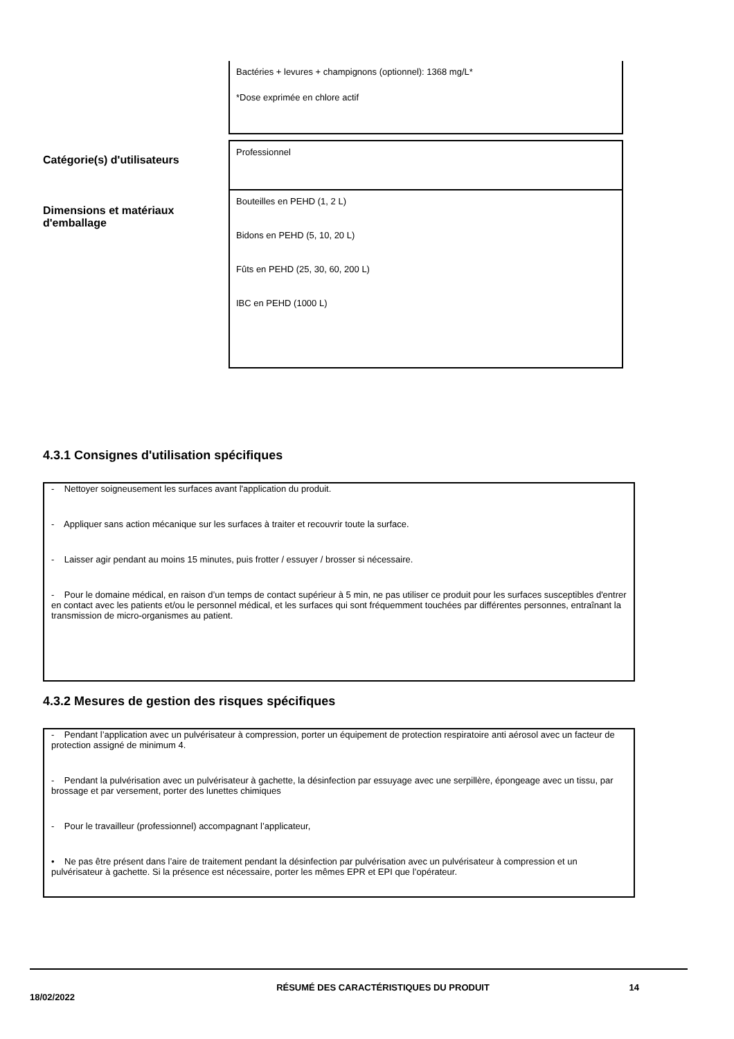Bactéries + levures + champignons (optionnel): 1368 mg/L*
*Dose exprimée en chlore actif
Catégorie(s) d'utilisateurs
Professionnel
Dimensions et matériaux d'emballage
Bouteilles en PEHD (1, 2 L)
Bidons en PEHD (5, 10, 20 L)
Fûts en PEHD (25, 30, 60, 200 L)
IBC en PEHD (1000 L)
4.3.1 Consignes d'utilisation spécifiques
- Nettoyer soigneusement les surfaces avant l'application du produit.
- Appliquer sans action mécanique sur les surfaces à traiter et recouvrir toute la surface.
- Laisser agir pendant au moins 15 minutes, puis frotter / essuyer / brosser si nécessaire.
- Pour le domaine médical, en raison d’un temps de contact supérieur à 5 min, ne pas utiliser ce produit pour les surfaces susceptibles d'entrer en contact avec les patients et/ou le personnel médical, et les surfaces qui sont fréquemment touchées par différentes personnes, entraînant la transmission de micro-organismes au patient.
4.3.2 Mesures de gestion des risques spécifiques
- Pendant l’application avec un pulvérisateur à compression, porter un équipement de protection respiratoire anti aérosol avec un facteur de protection assigné de minimum 4.
- Pendant la pulvérisation avec un pulvérisateur à gachette, la désinfection par essuyage avec une serpillère, épongeage avec un tissu, par brossage et par versement, porter des lunettes chimiques
- Pour le travailleur (professionnel) accompagnant l’applicateur,
• Ne pas être présent dans l’aire de traitement pendant la désinfection par pulvérisation avec un pulvérisateur à compression et un pulvérisateur à gachette. Si la présence est nécessaire, porter les mêmes EPR et EPI que l’opérateur.
18/02/2022
RÉSUMÉ DES CARACTÉRISTIQUES DU PRODUIT 14